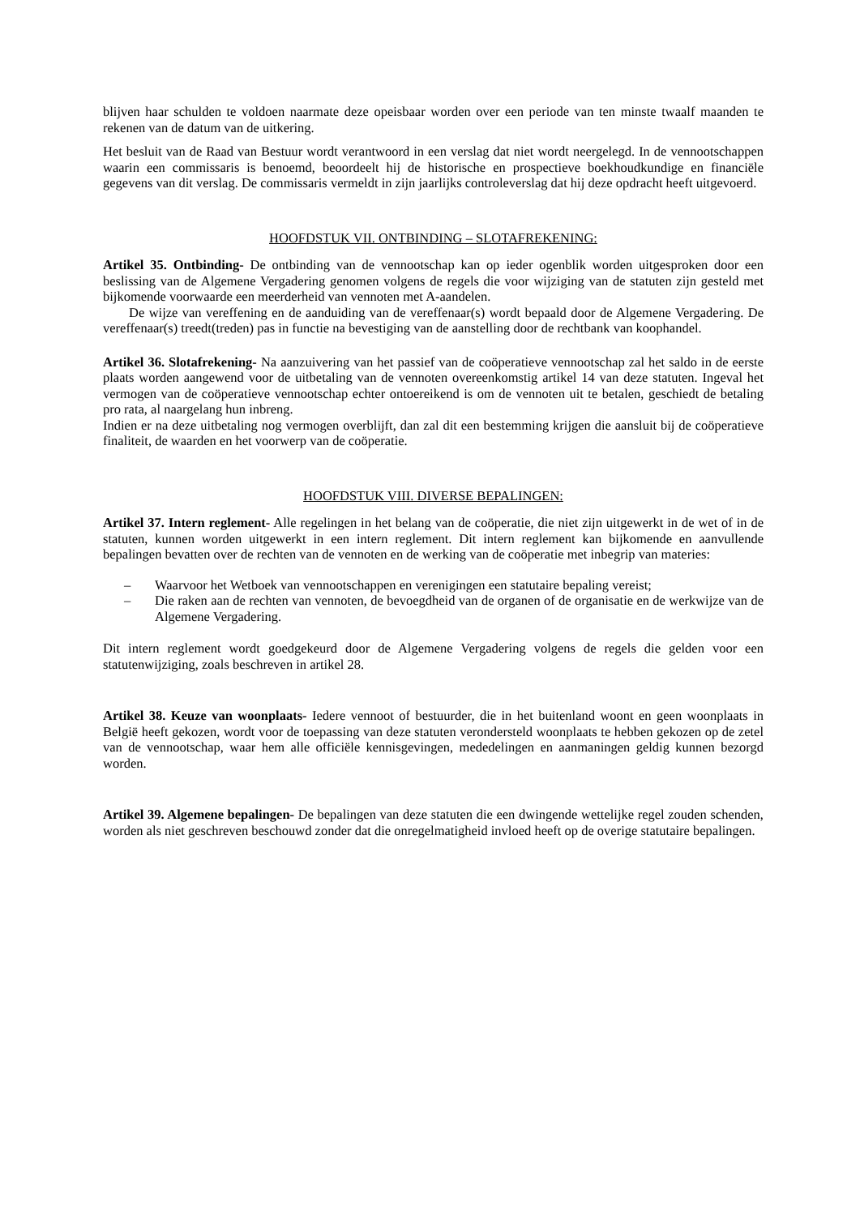blijven haar schulden te voldoen naarmate deze opeisbaar worden over een periode van ten minste twaalf maanden te rekenen van de datum van de uitkering.
Het besluit van de Raad van Bestuur wordt verantwoord in een verslag dat niet wordt neergelegd. In de vennootschappen waarin een commissaris is benoemd, beoordeelt hij de historische en prospectieve boekhoudkundige en financiële gegevens van dit verslag. De commissaris vermeldt in zijn jaarlijks controleverslag dat hij deze opdracht heeft uitgevoerd.
HOOFDSTUK VII. ONTBINDING – SLOTAFREKENING:
Artikel 35. Ontbinding- De ontbinding van de vennootschap kan op ieder ogenblik worden uitgesproken door een beslissing van de Algemene Vergadering genomen volgens de regels die voor wijziging van de statuten zijn gesteld met bijkomende voorwaarde een meerderheid van vennoten met A-aandelen.
De wijze van vereffening en de aanduiding van de vereffenaar(s) wordt bepaald door de Algemene Vergadering. De vereffenaar(s) treedt(treden) pas in functie na bevestiging van de aanstelling door de rechtbank van koophandel.
Artikel 36. Slotafrekening- Na aanzuivering van het passief van de coöperatieve vennootschap zal het saldo in de eerste plaats worden aangewend voor de uitbetaling van de vennoten overeenkomstig artikel 14 van deze statuten. Ingeval het vermogen van de coöperatieve vennootschap echter ontoereikend is om de vennoten uit te betalen, geschiedt de betaling pro rata, al naargelang hun inbreng.
Indien er na deze uitbetaling nog vermogen overblijft, dan zal dit een bestemming krijgen die aansluit bij de coöperatieve finaliteit, de waarden en het voorwerp van de coöperatie.
HOOFDSTUK VIII. DIVERSE BEPALINGEN:
Artikel 37. Intern reglement- Alle regelingen in het belang van de coöperatie, die niet zijn uitgewerkt in de wet of in de statuten, kunnen worden uitgewerkt in een intern reglement. Dit intern reglement kan bijkomende en aanvullende bepalingen bevatten over de rechten van de vennoten en de werking van de coöperatie met inbegrip van materies:
– Waarvoor het Wetboek van vennootschappen en verenigingen een statutaire bepaling vereist;
– Die raken aan de rechten van vennoten, de bevoegdheid van de organen of de organisatie en de werkwijze van de Algemene Vergadering.
Dit intern reglement wordt goedgekeurd door de Algemene Vergadering volgens de regels die gelden voor een statutenwijziging, zoals beschreven in artikel 28.
Artikel 38. Keuze van woonplaats- Iedere vennoot of bestuurder, die in het buitenland woont en geen woonplaats in België heeft gekozen, wordt voor de toepassing van deze statuten verondersteld woonplaats te hebben gekozen op de zetel van de vennootschap, waar hem alle officiële kennisgevingen, mededelingen en aanmaningen geldig kunnen bezorgd worden.
Artikel 39. Algemene bepalingen- De bepalingen van deze statuten die een dwingende wettelijke regel zouden schenden, worden als niet geschreven beschouwd zonder dat die onregelmatigheid invloed heeft op de overige statutaire bepalingen.